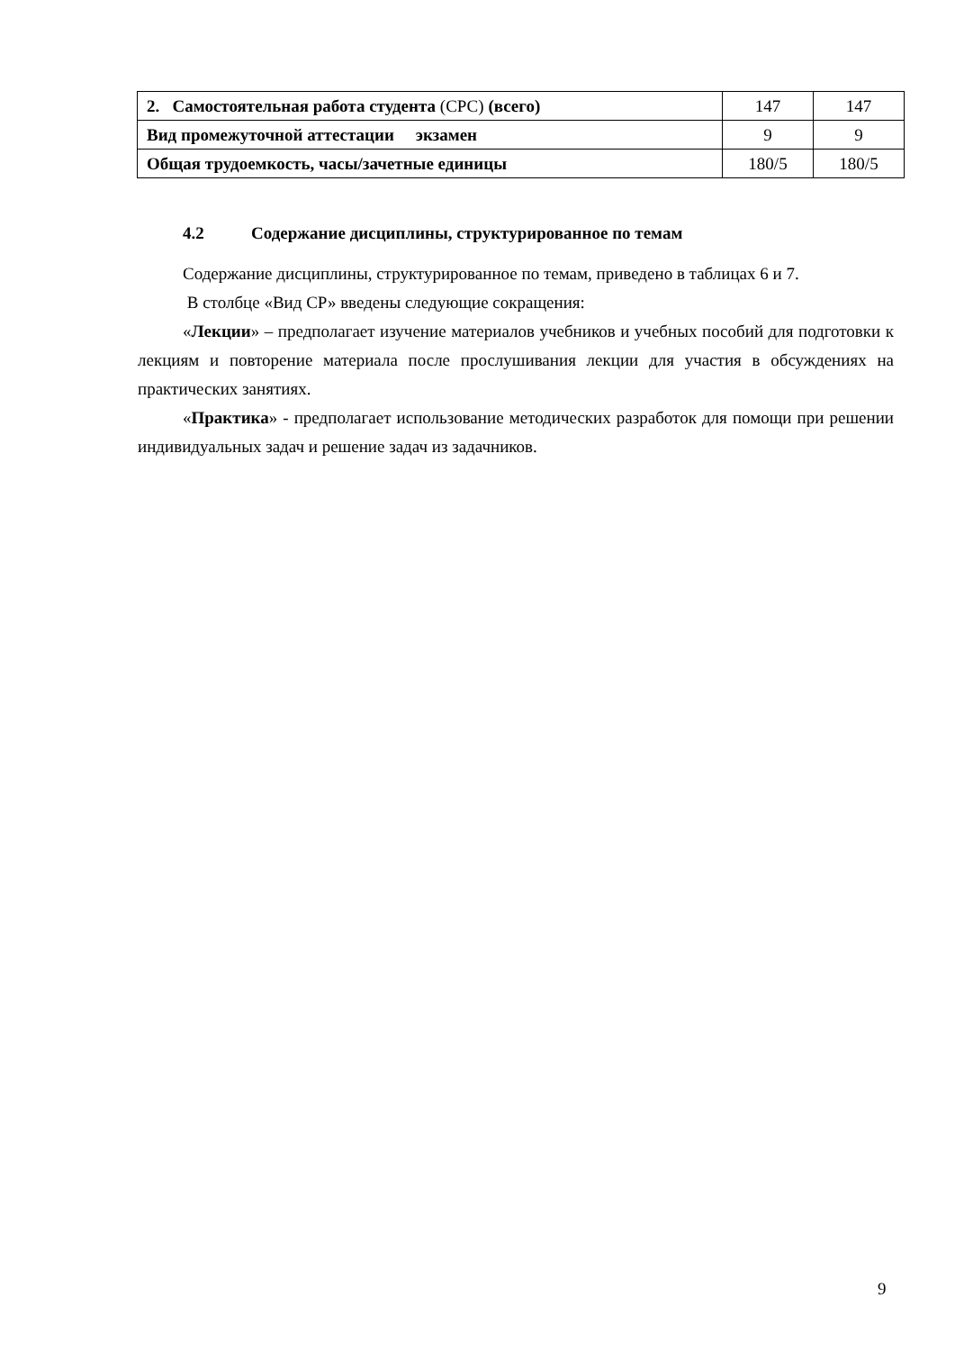| 2. Самостоятельная работа студента (СРС) (всего) | 147 | 147 |
| Вид промежуточной аттестации экзамен | 9 | 9 |
| Общая трудоемкость, часы/зачетные единицы | 180/5 | 180/5 |
4.2 Содержание дисциплины, структурированное по темам
Содержание дисциплины, структурированное по темам, приведено в таблицах 6 и 7.
В столбце «Вид СР» введены следующие сокращения:
«Лекции» – предполагает изучение материалов учебников и учебных пособий для подготовки к лекциям и повторение материала после прослушивания лекции для участия в обсуждениях на практических занятиях.
«Практика» - предполагает использование методических разработок для помощи при решении индивидуальных задач и решение задач из задачников.
9